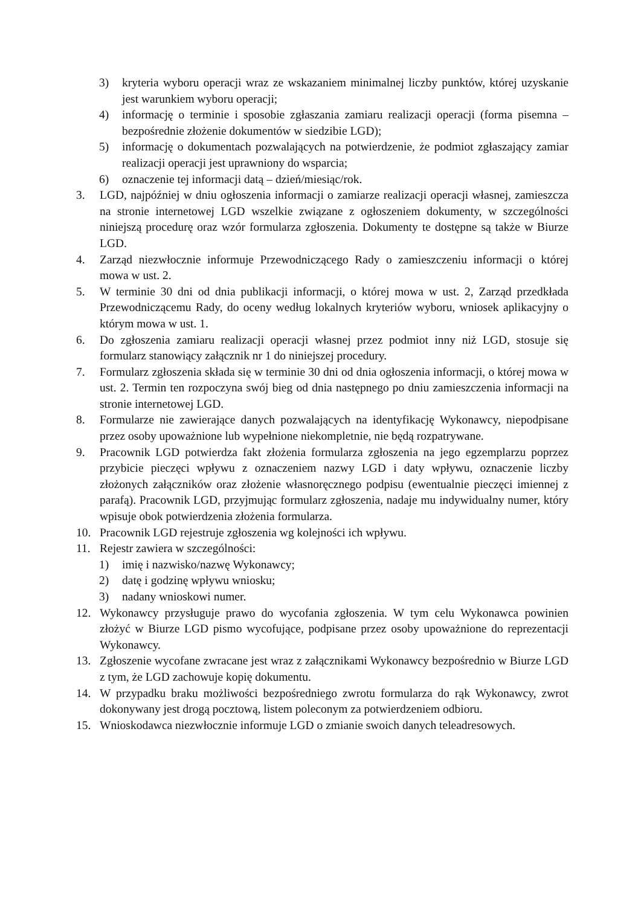3) kryteria wyboru operacji wraz ze wskazaniem minimalnej liczby punktów, której uzyskanie jest warunkiem wyboru operacji;
4) informację o terminie i sposobie zgłaszania zamiaru realizacji operacji (forma pisemna – bezpośrednie złożenie dokumentów w siedzibie LGD);
5) informację o dokumentach pozwalających na potwierdzenie, że podmiot zgłaszający zamiar realizacji operacji jest uprawniony do wsparcia;
6) oznaczenie tej informacji datą – dzień/miesiąc/rok.
3. LGD, najpóźniej w dniu ogłoszenia informacji o zamiarze realizacji operacji własnej, zamieszcza na stronie internetowej LGD wszelkie związane z ogłoszeniem dokumenty, w szczególności niniejszą procedurę oraz wzór formularza zgłoszenia. Dokumenty te dostępne są także w Biurze LGD.
4. Zarząd niezwłocznie informuje Przewodniczącego Rady o zamieszczeniu informacji o której mowa w ust. 2.
5. W terminie 30 dni od dnia publikacji informacji, o której mowa w ust. 2, Zarząd przedkłada Przewodniczącemu Rady, do oceny według lokalnych kryteriów wyboru, wniosek aplikacyjny o którym mowa w ust. 1.
6. Do zgłoszenia zamiaru realizacji operacji własnej przez podmiot inny niż LGD, stosuje się formularz stanowiący załącznik nr 1 do niniejszej procedury.
7. Formularz zgłoszenia składa się w terminie 30 dni od dnia ogłoszenia informacji, o której mowa w ust. 2. Termin ten rozpoczyna swój bieg od dnia następnego po dniu zamieszczenia informacji na stronie internetowej LGD.
8. Formularze nie zawierające danych pozwalających na identyfikację Wykonawcy, niepodpisane przez osoby upoważnione lub wypełnione niekompletnie, nie będą rozpatrywane.
9. Pracownik LGD potwierdza fakt złożenia formularza zgłoszenia na jego egzemplarzu poprzez przybicie pieczęci wpływu z oznaczeniem nazwy LGD i daty wpływu, oznaczenie liczby złożonych załączników oraz złożenie własnoręcznego podpisu (ewentualnie pieczęci imiennej z parafą). Pracownik LGD, przyjmując formularz zgłoszenia, nadaje mu indywidualny numer, który wpisuje obok potwierdzenia złożenia formularza.
10. Pracownik LGD rejestruje zgłoszenia wg kolejności ich wpływu.
11. Rejestr zawiera w szczególności:
1) imię i nazwisko/nazwę Wykonawcy;
2) datę i godzinę wpływu wniosku;
3) nadany wnioskowi numer.
12. Wykonawcy przysługuje prawo do wycofania zgłoszenia. W tym celu Wykonawca powinien złożyć w Biurze LGD pismo wycofujące, podpisane przez osoby upoważnione do reprezentacji Wykonawcy.
13. Zgłoszenie wycofane zwracane jest wraz z załącznikami Wykonawcy bezpośrednio w Biurze LGD z tym, że LGD zachowuje kopię dokumentu.
14. W przypadku braku możliwości bezpośredniego zwrotu formularza do rąk Wykonawcy, zwrot dokonywany jest drogą pocztową, listem poleconym za potwierdzeniem odbioru.
15. Wnioskodawca niezwłocznie informuje LGD o zmianie swoich danych teleadresowych.